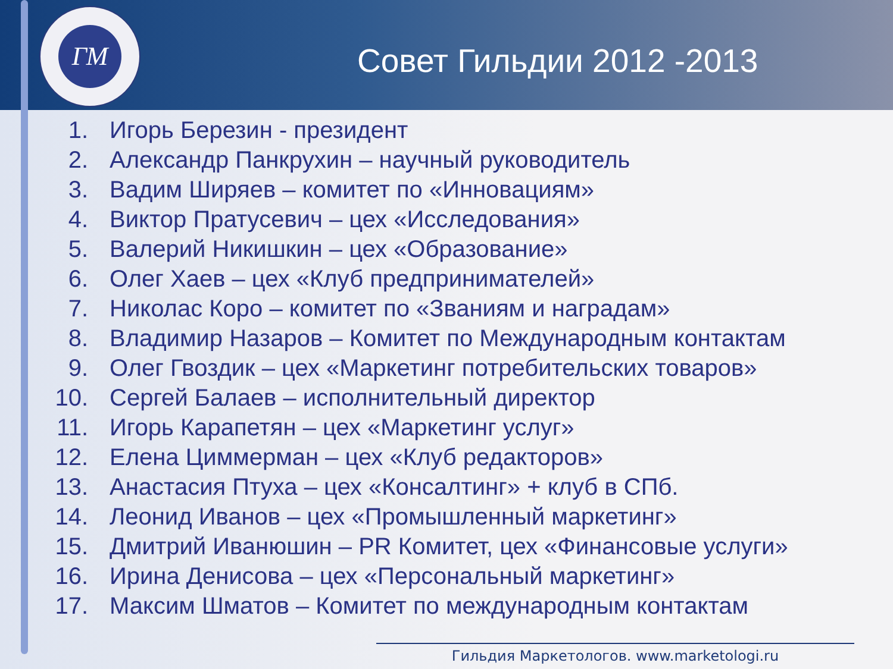ГМ
Совет Гильдии 2012 -2013
1. Игорь Березин - президент
2. Александр Панкрухин – научный руководитель
3. Вадим Ширяев – комитет по «Инновациям»
4. Виктор Пратусевич – цех «Исследования»
5. Валерий Никишкин – цех «Образование»
6. Олег Хаев – цех «Клуб предпринимателей»
7. Николас Коро – комитет по «Званиям и наградам»
8. Владимир Назаров – Комитет по Международным контактам
9. Олег Гвоздик – цех «Маркетинг потребительских товаров»
10. Сергей Балаев – исполнительный директор
11. Игорь Карапетян – цех «Маркетинг услуг»
12. Елена Циммерман – цех «Клуб редакторов»
13. Анастасия Птуха – цех «Консалтинг» + клуб в СПб.
14. Леонид Иванов – цех «Промышленный маркетинг»
15. Дмитрий Иванюшин – PR Комитет, цех «Финансовые услуги»
16. Ирина Денисова – цех «Персональный маркетинг»
17. Максим Шматов – Комитет по международным контактам
Гильдия Маркетологов. www.marketologi.ru